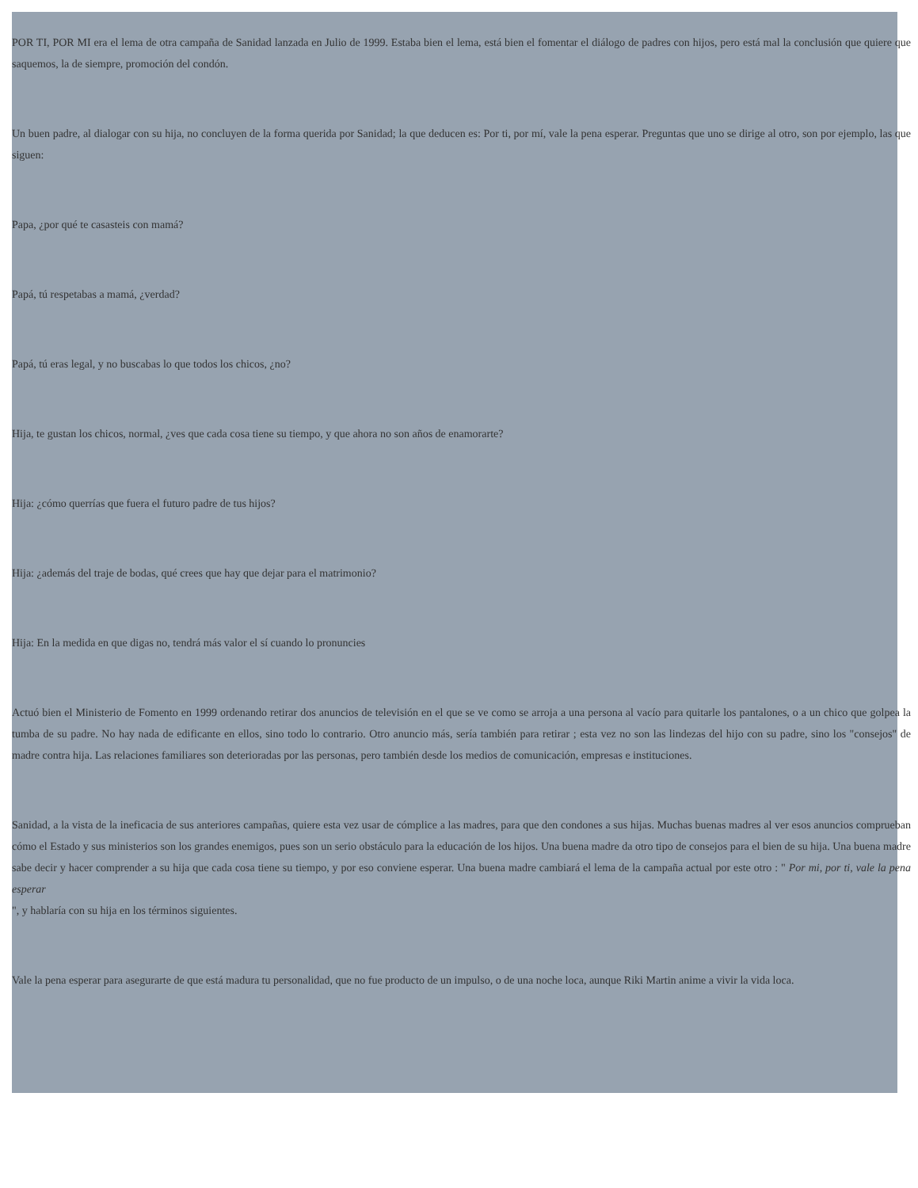POR TI, POR MI era el lema de otra campaña de Sanidad lanzada en Julio de 1999. Estaba bien el lema, está bien el fomentar el diálogo de padres con hijos, pero está mal la conclusión que quiere que saquemos, la de siempre, promoción del condón.
Un buen padre, al dialogar con su hija, no concluyen de la forma querida por Sanidad; la que deducen es: Por ti, por mí, vale la pena esperar. Preguntas que uno se dirige al otro, son por ejemplo, las que siguen:
Papa, ¿por qué te casasteis con mamá?
Papá, tú respetabas a mamá, ¿verdad?
Papá, tú eras legal, y no buscabas lo que todos los chicos, ¿no?
Hija, te gustan los chicos, normal, ¿ves que cada cosa tiene su tiempo, y que ahora no son años de enamorarte?
Hija: ¿cómo querrías que fuera el futuro padre de tus hijos?
Hija: ¿además del traje de bodas, qué crees que hay que dejar para el matrimonio?
Hija: En la medida en que digas no, tendrá más valor el sí cuando lo pronuncies
Actuó bien el Ministerio de Fomento en 1999 ordenando retirar dos anuncios de televisión en el que se ve como se arroja a una persona al vacío para quitarle los pantalones, o a un chico que golpea la tumba de su padre. No hay nada de edificante en ellos, sino todo lo contrario. Otro anuncio más, sería también para retirar ; esta vez no son las lindezas del hijo con su padre, sino los "consejos" de madre contra hija. Las relaciones familiares son deterioradas por las personas, pero también desde los medios de comunicación, empresas e instituciones.
Sanidad, a la vista de la ineficacia de sus anteriores campañas, quiere esta vez usar de cómplice a las madres, para que den condones a sus hijas. Muchas buenas madres al ver esos anuncios comprueban cómo el Estado y sus ministerios son los grandes enemigos, pues son un serio obstáculo para la educación de los hijos. Una buena madre da otro tipo de consejos para el bien de su hija. Una buena madre sabe decir y hacer comprender a su hija que cada cosa tiene su tiempo, y por eso conviene esperar. Una buena madre cambiará el lema de la campaña actual por este otro : " Por mi, por ti, vale la pena esperar
", y hablaría con su hija en los términos siguientes.
Vale la pena esperar para asegurarte de que está madura tu personalidad, que no fue producto de un impulso, o de una noche loca, aunque Riki Martin anime a vivir la vida loca.